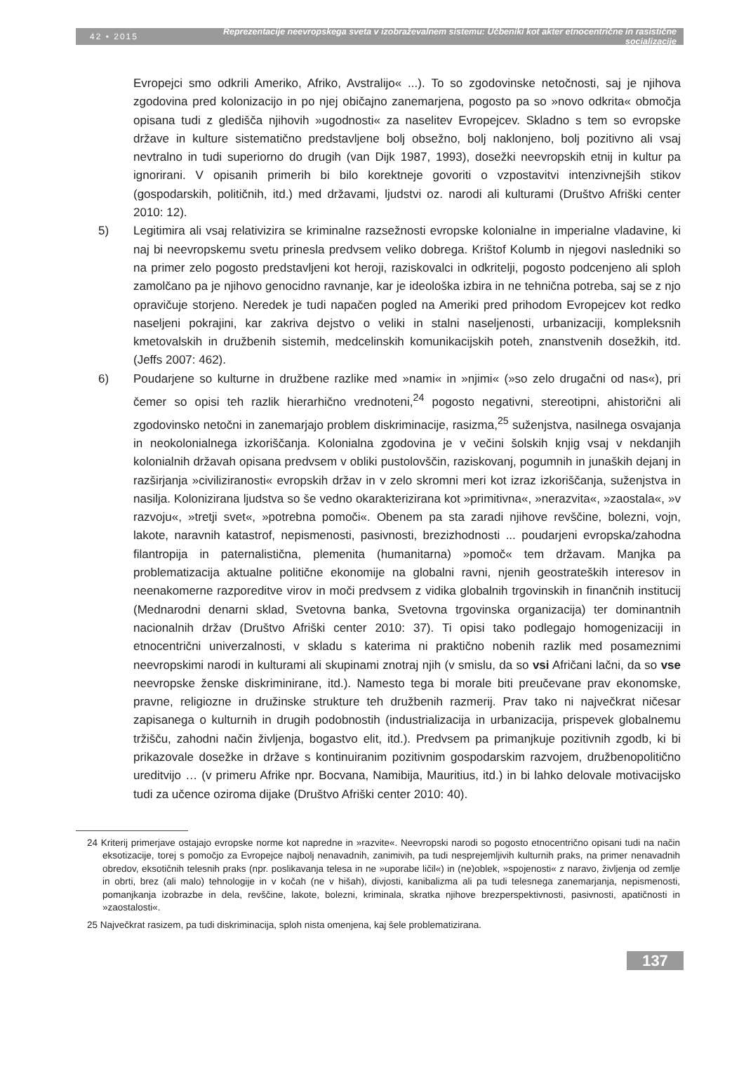42 • 2015 Reprezentacije neevropskega sveta v izobraževalnem sistemu: Učbeniki kot akter etnocentrične in rasistične socializacije
Evropejci smo odkrili Ameriko, Afriko, Avstralijo« ...). To so zgodovinske netočnosti, saj je njihova zgodovina pred kolonizacijo in po njej običajno zanemarjena, pogosto pa so »novo odkrita« območja opisana tudi z gledišča njihovih »ugodnosti« za naselitev Evropejcev. Skladno s tem so evropske države in kulture sistematično predstavljene bolj obsežno, bolj naklonjeno, bolj pozitivno ali vsaj nevtralno in tudi superiorno do drugih (van Dijk 1987, 1993), dosežki neevropskih etnij in kultur pa ignorirani. V opisanih primerih bi bilo korektneje govoriti o vzpostavitvi intenzivnejših stikov (gospodarskih, političnih, itd.) med državami, ljudstvi oz. narodi ali kulturami (Društvo Afriški center 2010: 12).
5) Legitimira ali vsaj relativizira se kriminalne razsežnosti evropske kolonialne in imperialne vladavine, ki naj bi neevropskemu svetu prinesla predvsem veliko dobrega. Krištof Kolumb in njegovi nasledniki so na primer zelo pogosto predstavljeni kot heroji, raziskovalci in odkritelji, pogosto podcenjeno ali sploh zamolčano pa je njihovo genocidno ravnanje, kar je ideološka izbira in ne tehnična potreba, saj se z njo opravičuje storjeno. Neredek je tudi napačen pogled na Ameriki pred prihodom Evropejcev kot redko naseljeni pokrajini, kar zakriva dejstvo o veliki in stalni naseljenosti, urbanizaciji, kompleksnih kmetovalskih in družbenih sistemih, medcelinskih komunikacijskih poteh, znanstvenih dosežkih, itd. (Jeffs 2007: 462).
6) Poudarjene so kulturne in družbene razlike med »nami« in »njimi« (»so zelo drugačni od nas«), pri čemer so opisi teh razlik hierarhično vrednoteni,<sup>24</sup> pogosto negativni, stereotipni, ahistorični ali zgodovinsko netočni in zanemarjajo problem diskriminacije, rasizma,<sup>25</sup> suženjstva, nasilnega osvajanja in neokolonialnega izkoriščanja. Kolonialna zgodovina je v večini šolskih knjig vsaj v nekdanjih kolonialnih državah opisana predvsem v obliki pustolovščin, raziskovanj, pogumnih in junaških dejanj in razširjanja »civiliziranosti« evropskih držav in v zelo skromni meri kot izraz izkoriščanja, suženjstva in nasilja. Kolonizirana ljudstva so še vedno okarakterizirana kot »primitivna«, »nerazvita«, »zaostala«, »v razvoju«, »tretji svet«, »potrebna pomoči«. Obenem pa sta zaradi njihove revščine, bolezni, vojn, lakote, naravnih katastrof, nepismenosti, pasivnosti, brezizhodnosti ... poudarjeni evropska/zahodna filantropija in paternalistična, plemenita (humanitarna) »pomoč« tem državam. Manjka pa problematizacija aktualne politične ekonomije na globalni ravni, njenih geostrateških interesov in neenakomerne razporeditve virov in moči predvsem z vidika globalnih trgovinskih in finančnih institucij (Mednarodni denarni sklad, Svetovna banka, Svetovna trgovinska organizacija) ter dominantnih nacionalnih držav (Društvo Afriški center 2010: 37). Ti opisi tako podlegajo homogenizaciji in etnocentrični univerzalnosti, v skladu s katerima ni praktično nobenih razlik med posameznimi neevropskimi narodi in kulturami ali skupinami znotraj njih (v smislu, da so vsi Afričani lačni, da so vse neevropske ženske diskriminirane, itd.). Namesto tega bi morale biti preučevane prav ekonomske, pravne, religiozne in družinske strukture teh družbenih razmerij. Prav tako ni največkrat ničesar zapisanega o kulturnih in drugih podobnostih (industrializacija in urbanizacija, prispevek globalnemu tržišču, zahodni način življenja, bogastvo elit, itd.). Predvsem pa primanjkuje pozitivnih zgodb, ki bi prikazovale dosežke in države s kontinuiranim pozitivnim gospodarskim razvojem, družbenopolitično ureditvijo … (v primeru Afrike npr. Bocvana, Namibija, Mauritius, itd.) in bi lahko delovale motivacijsko tudi za učence oziroma dijake (Društvo Afriški center 2010: 40).
24 Kriterij primerjave ostajajo evropske norme kot napredne in »razvite«. Neevropski narodi so pogosto etnocentrično opisani tudi na način eksotizacije, torej s pomočjo za Evropejce najbolj nenavadnih, zanimivih, pa tudi nesprejemljivih kulturnih praks, na primer nenavadnih obredov, eksotičnih telesnih praks (npr. poslikavanja telesa in ne »uporabe ličil«) in (ne)oblek, »spojenosti« z naravo, življenja od zemlje in obrti, brez (ali malo) tehnologije in v kočah (ne v hišah), divjosti, kanibalizma ali pa tudi telesnega zanemarjanja, nepismenosti, pomanjkanja izobrazbe in dela, revščine, lakote, bolezni, kriminala, skratka njihove brezperspektivnosti, pasivnosti, apatičnosti in »zaostalosti«.
25 Največkrat rasizem, pa tudi diskriminacija, sploh nista omenjena, kaj šele problematizirana.
137